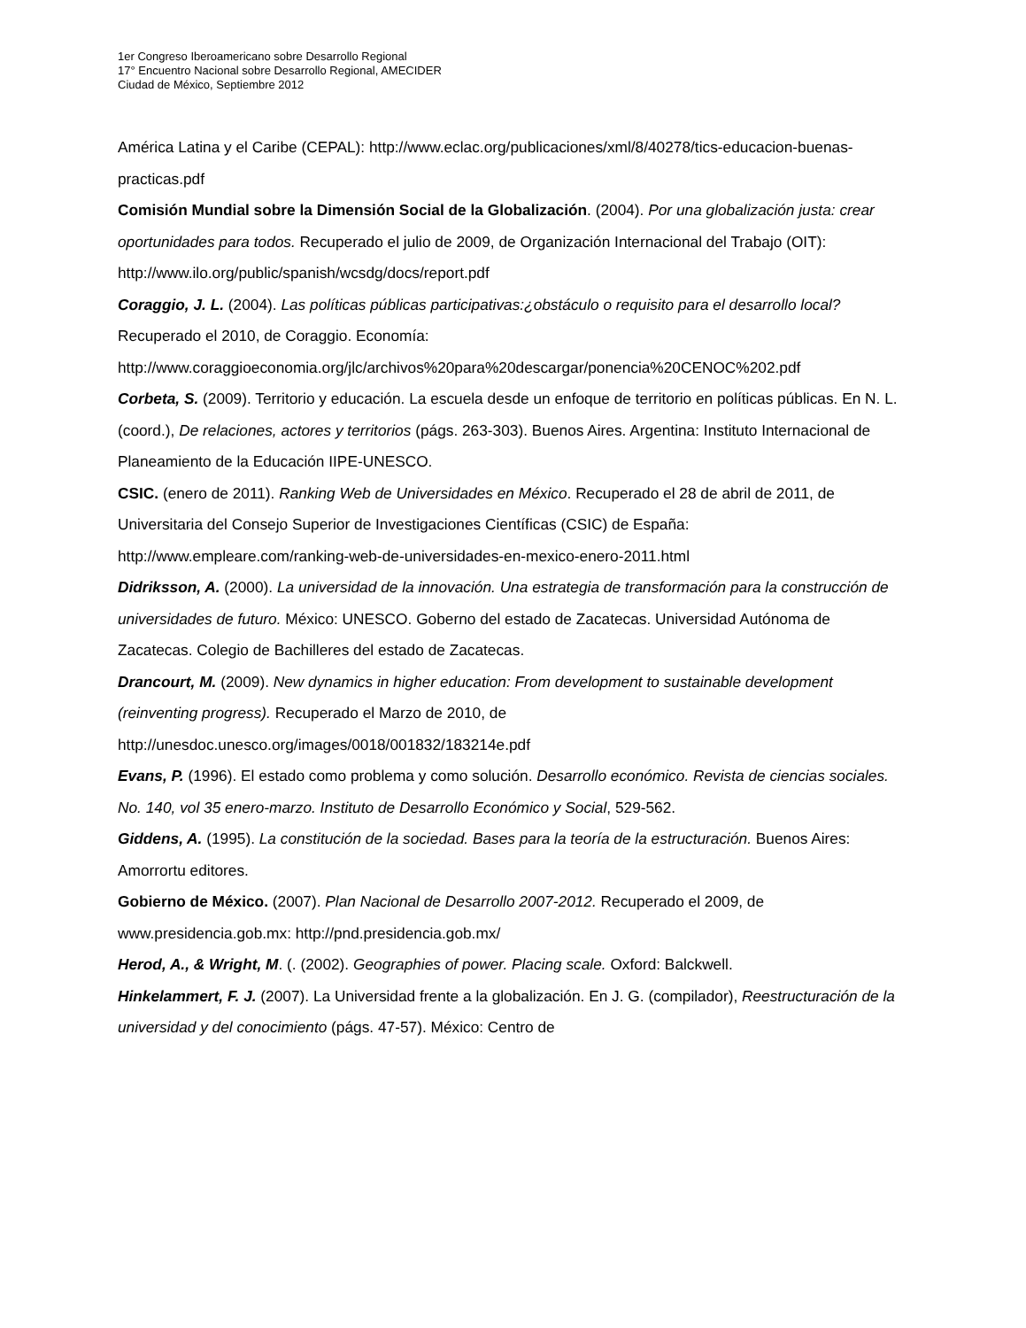1er Congreso Iberoamericano sobre Desarrollo Regional
17° Encuentro Nacional sobre Desarrollo Regional, AMECIDER
Ciudad de México, Septiembre 2012
América Latina y el Caribe (CEPAL): http://www.eclac.org/publicaciones/xml/8/40278/tics-educacion-buenas-practicas.pdf
Comisión Mundial sobre la Dimensión Social de la Globalización. (2004). Por una globalización justa: crear oportunidades para todos. Recuperado el julio de 2009, de Organización Internacional del Trabajo (OIT):
http://www.ilo.org/public/spanish/wcsdg/docs/report.pdf
Coraggio, J. L. (2004). Las políticas públicas participativas:¿obstáculo o requisito para el desarrollo local? Recuperado el 2010, de Coraggio. Economía:
http://www.coraggioeconomia.org/jlc/archivos%20para%20descargar/ponencia%20CENOC%202.pdf
Corbeta, S. (2009). Territorio y educación. La escuela desde un enfoque de territorio en políticas públicas. En N. L. (coord.), De relaciones, actores y territorios (págs. 263-303). Buenos Aires. Argentina: Instituto Internacional de Planeamiento de la Educación IIPE-UNESCO.
CSIC. (enero de 2011). Ranking Web de Universidades en México. Recuperado el 28 de abril de 2011, de Universitaria del Consejo Superior de Investigaciones Científicas (CSIC) de España: http://www.empleare.com/ranking-web-de-universidades-en-mexico-enero-2011.html
Didriksson, A. (2000). La universidad de la innovación. Una estrategia de transformación para la construcción de universidades de futuro. México: UNESCO. Goberno del estado de Zacatecas. Universidad Autónoma de Zacatecas. Colegio de Bachilleres del estado de Zacatecas.
Drancourt, M. (2009). New dynamics in higher education: From development to sustainable development (reinventing progress). Recuperado el Marzo de 2010, de http://unesdoc.unesco.org/images/0018/001832/183214e.pdf
Evans, P. (1996). El estado como problema y como solución. Desarrollo económico. Revista de ciencias sociales. No. 140, vol 35 enero-marzo. Instituto de Desarrollo Económico y Social, 529-562.
Giddens, A. (1995). La constitución de la sociedad. Bases para la teoría de la estructuración. Buenos Aires: Amorrortu editores.
Gobierno de México. (2007). Plan Nacional de Desarrollo 2007-2012. Recuperado el 2009, de www.presidencia.gob.mx: http://pnd.presidencia.gob.mx/
Herod, A., & Wright, M. (. (2002). Geographies of power. Placing scale. Oxford: Balckwell.
Hinkelammert, F. J. (2007). La Universidad frente a la globalización. En J. G. (compilador), Reestructuración de la universidad y del conocimiento (págs. 47-57). México: Centro de